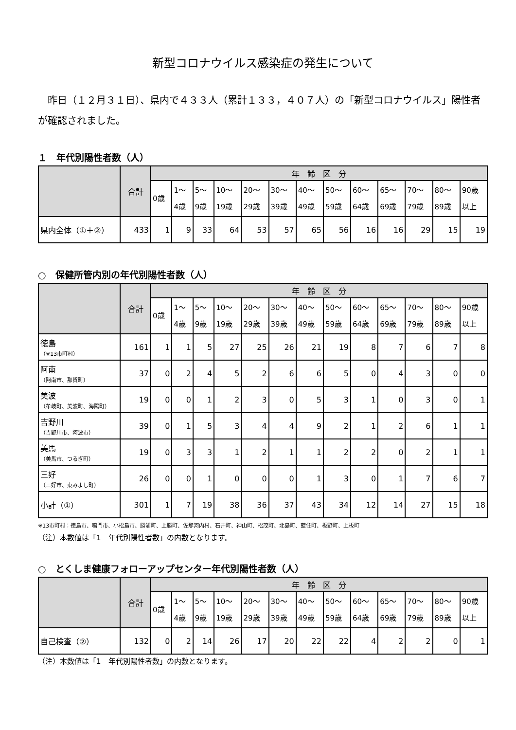新型コロナウイルス感染症の発生について
　昨日（１２月３１日）、県内で４３３人（累計１３３，４０７人）の「新型コロナウイルス」陽性者が確認されました。
１　年代別陽性者数（人）
| | 合計 | 年 齢 区 分 | | | | | | | | | | | | |
| --- | --- | --- | --- | --- | --- | --- | --- | --- | --- | --- | --- | --- | --- | --- |
| | | 0歳 | 1～ 4歳 | 5～ 9歳 | 10～ 19歳 | 20～ 29歳 | 30～ 39歳 | 40～ 49歳 | 50～ 59歳 | 60～ 64歳 | 65～ 69歳 | 70～ 79歳 | 80～ 89歳 | 90歳 以上 |
| 県内全体（①＋②） | 433 | 1 | 9 | 33 | 64 | 53 | 57 | 65 | 56 | 16 | 16 | 29 | 15 | 19 |
○　保健所管内別の年代別陽性者数（人）
| | 合計 | 年 齢 区 分 | | | | | | | | | | | | |
| --- | --- | --- | --- | --- | --- | --- | --- | --- | --- | --- | --- | --- | --- | --- |
| | | 0歳 | 1～ 4歳 | 5～ 9歳 | 10～ 19歳 | 20～ 29歳 | 30～ 39歳 | 40～ 49歳 | 50～ 59歳 | 60～ 64歳 | 65～ 69歳 | 70～ 79歳 | 80～ 89歳 | 90歳 以上 |
| 徳島 （※13市町村） | 161 | 1 | 1 | 5 | 27 | 25 | 26 | 21 | 19 | 8 | 7 | 6 | 7 | 8 |
| 阿南 （阿南市、那賀町） | 37 | 0 | 2 | 4 | 5 | 2 | 6 | 6 | 5 | 0 | 4 | 3 | 0 | 0 |
| 美波 （牟岐町、美波町、海陽町） | 19 | 0 | 0 | 1 | 2 | 3 | 0 | 5 | 3 | 1 | 0 | 3 | 0 | 1 |
| 吉野川 （吉野川市、阿波市） | 39 | 0 | 1 | 5 | 3 | 4 | 4 | 9 | 2 | 1 | 2 | 6 | 1 | 1 |
| 美馬 （美馬市、つるぎ町） | 19 | 0 | 3 | 3 | 1 | 2 | 1 | 1 | 2 | 2 | 0 | 2 | 1 | 1 |
| 三好 （三好市、東みよし町） | 26 | 0 | 0 | 1 | 0 | 0 | 0 | 1 | 3 | 0 | 1 | 7 | 6 | 7 |
| 小計（①） | 301 | 1 | 7 | 19 | 38 | 36 | 37 | 43 | 34 | 12 | 14 | 27 | 15 | 18 |
※13市町村：徳島市、鳴門市、小松島市、勝浦町、上勝町、佐那河内村、石井町、神山町、松茂町、北島町、藍住町、板野町、上板町
（注）本数値は「1　年代別陽性者数」の内数となります。
○　とくしま健康フォローアップセンター年代別陽性者数（人）
| | 合計 | 年 齢 区 分 | | | | | | | | | | | | |
| --- | --- | --- | --- | --- | --- | --- | --- | --- | --- | --- | --- | --- | --- | --- |
| | | 0歳 | 1～ 4歳 | 5～ 9歳 | 10～ 19歳 | 20～ 29歳 | 30～ 39歳 | 40～ 49歳 | 50～ 59歳 | 60～ 64歳 | 65～ 69歳 | 70～ 79歳 | 80～ 89歳 | 90歳 以上 |
| 自己検査（②） | 132 | 0 | 2 | 14 | 26 | 17 | 20 | 22 | 22 | 4 | 2 | 2 | 0 | 1 |
（注）本数値は「1　年代別陽性者数」の内数となります。